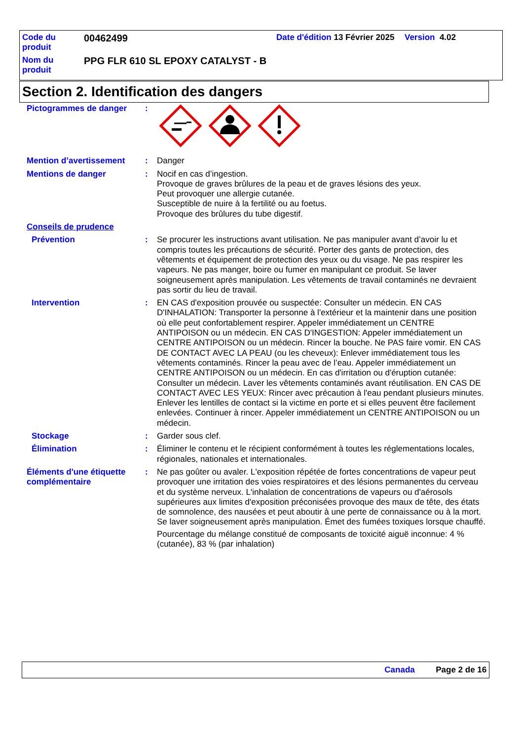| Code du produit | 00462499 | Date d'édition 13 Février 2025 | Version 4.02 |
| Nom du produit | PPG FLR 610 SL EPOXY CATALYST - B | | |
Section 2. Identification des dangers
Pictogrammes de danger :
Mention d’avertissement : Danger
Mentions de danger : Nocif en cas d’ingestion.
Provoque de graves brûlures de la peau et de graves lésions des yeux.
Peut provoquer une allergie cutanée.
Susceptible de nuire à la fertilité ou au foetus.
Provoque des brûlures du tube digestif.
Conseils de prudence
Prévention : Se procurer les instructions avant utilisation. Ne pas manipuler avant d’avoir lu et compris toutes les précautions de sécurité. Porter des gants de protection, des vêtements et équipement de protection des yeux ou du visage. Ne pas respirer les vapeurs. Ne pas manger, boire ou fumer en manipulant ce produit. Se laver soigneusement après manipulation. Les vêtements de travail contaminés ne devraient pas sortir du lieu de travail.
Intervention : EN CAS d'exposition prouvée ou suspectée: Consulter un médecin. EN CAS D'INHALATION: Transporter la personne à l'extérieur et la maintenir dans une position où elle peut confortablement respirer. Appeler immédiatement un CENTRE ANTIPOISON ou un médecin. EN CAS D'INGESTION: Appeler immédiatement un CENTRE ANTIPOISON ou un médecin. Rincer la bouche. Ne PAS faire vomir. EN CAS DE CONTACT AVEC LA PEAU (ou les cheveux): Enlever immédiatement tous les vêtements contaminés. Rincer la peau avec de l’eau. Appeler immédiatement un CENTRE ANTIPOISON ou un médecin. En cas d'irritation ou d'éruption cutanée: Consulter un médecin. Laver les vêtements contaminés avant réutilisation. EN CAS DE CONTACT AVEC LES YEUX: Rincer avec précaution à l'eau pendant plusieurs minutes. Enlever les lentilles de contact si la victime en porte et si elles peuvent être facilement enlevées. Continuer à rincer. Appeler immédiatement un CENTRE ANTIPOISON ou un médecin.
Stockage : Garder sous clef.
Élimination : Éliminer le contenu et le récipient conformément à toutes les réglementations locales, régionales, nationales et internationales.
Éléments d'une étiquette complémentaire
: Ne pas goûter ou avaler. L'exposition répétée de fortes concentrations de vapeur peut provoquer une irritation des voies respiratoires et des lésions permanentes du cerveau et du système nerveux. L'inhalation de concentrations de vapeurs ou d'aérosols supérieures aux limites d'exposition préconisées provoque des maux de tête, des états de somnolence, des nausées et peut aboutir à une perte de connaissance ou à la mort. Se laver soigneusement après manipulation. Émet des fumées toxiques lorsque chauffé.
Pourcentage du mélange constitué de composants de toxicité aiguë inconnue: 4 % (cutanée), 83 % (par inhalation)
Canada Page 2 de 16